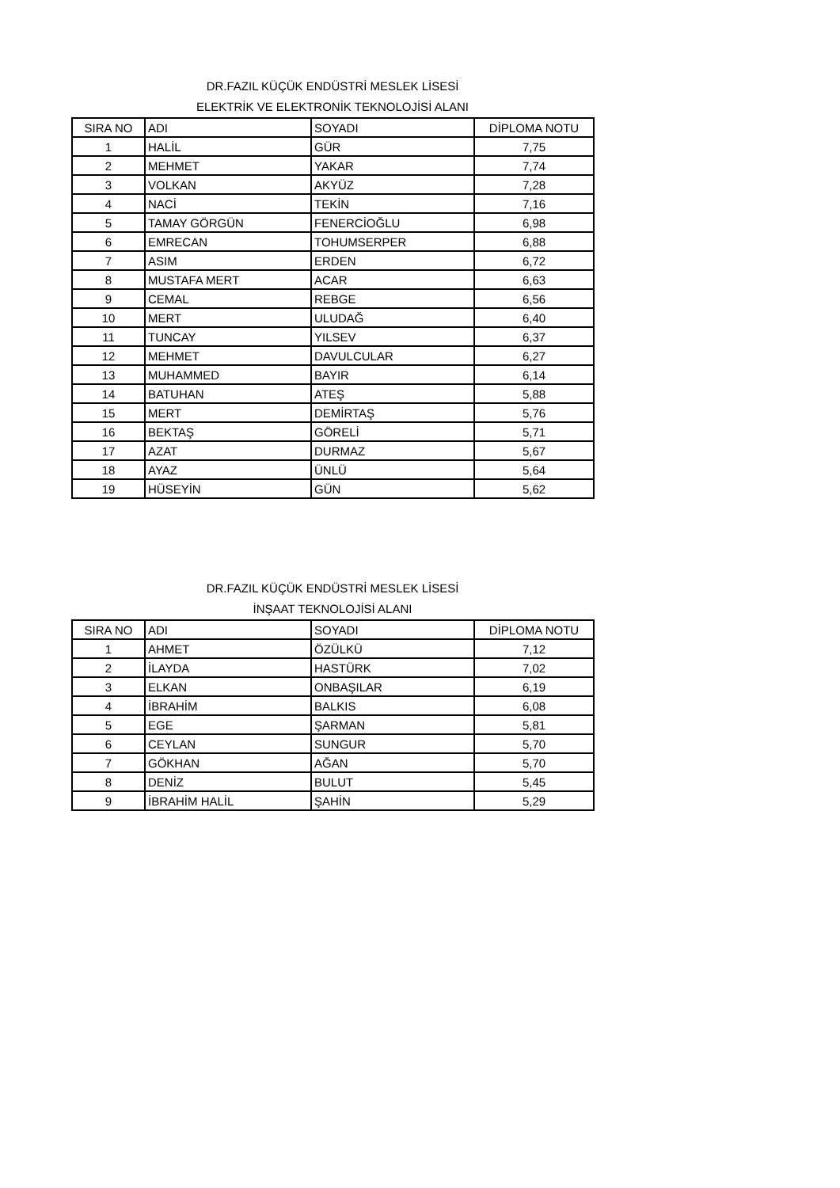DR.FAZIL KÜÇÜK ENDÜSTRİ MESLEK LİSESİ
ELEKTRİK VE ELEKTRONİK TEKNOLOJİSİ ALANI
| SIRA NO | ADI | SOYADI | DİPLOMA NOTU |
| --- | --- | --- | --- |
| 1 | HALİL | GÜR | 7,75 |
| 2 | MEHMET | YAKAR | 7,74 |
| 3 | VOLKAN | AKYÜZ | 7,28 |
| 4 | NACİ | TEKİN | 7,16 |
| 5 | TAMAY GÖRGÜN | FENERCİOĞLU | 6,98 |
| 6 | EMRECAN | TOHUMSERPER | 6,88 |
| 7 | ASIM | ERDEN | 6,72 |
| 8 | MUSTAFA MERT | ACAR | 6,63 |
| 9 | CEMAL | REBGE | 6,56 |
| 10 | MERT | ULUDAĞ | 6,40 |
| 11 | TUNCAY | YILSEV | 6,37 |
| 12 | MEHMET | DAVULCULAR | 6,27 |
| 13 | MUHAMMED | BAYIR | 6,14 |
| 14 | BATUHAN | ATEŞ | 5,88 |
| 15 | MERT | DEMİRTAŞ | 5,76 |
| 16 | BEKTAŞ | GÖRELİ | 5,71 |
| 17 | AZAT | DURMAZ | 5,67 |
| 18 | AYAZ | ÜNLÜ | 5,64 |
| 19 | HÜSEYİN | GÜN | 5,62 |
DR.FAZIL KÜÇÜK ENDÜSTRİ MESLEK LİSESİ
İNŞAAT TEKNOLOJİSİ ALANI
| SIRA NO | ADI | SOYADI | DİPLOMA NOTU |
| --- | --- | --- | --- |
| 1 | AHMET | ÖZÜLKÜ | 7,12 |
| 2 | İLAYDA | HASTÜRK | 7,02 |
| 3 | ELKAN | ONBAŞILAR | 6,19 |
| 4 | İBRAHİM | BALKIS | 6,08 |
| 5 | EGE | ŞARMAN | 5,81 |
| 6 | CEYLAN | SUNGUR | 5,70 |
| 7 | GÖKHAN | AĞAN | 5,70 |
| 8 | DENİZ | BULUT | 5,45 |
| 9 | İBRAHİM HALİL | ŞAHİN | 5,29 |